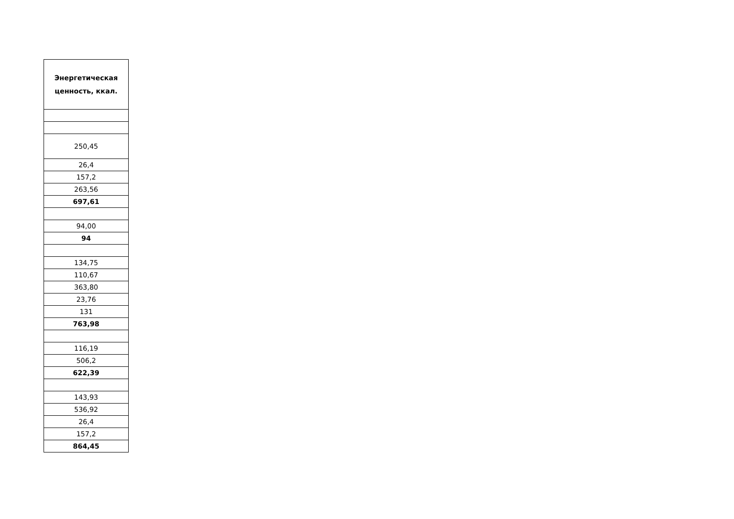| Энергетическая ценность, ккал. |
| --- |
| 250,45 |
| 26,4 |
| 157,2 |
| 263,56 |
| 697,61 |
| 94,00 |
| 94 |
| 134,75 |
| 110,67 |
| 363,80 |
| 23,76 |
| 131 |
| 763,98 |
| 116,19 |
| 506,2 |
| 622,39 |
| 143,93 |
| 536,92 |
| 26,4 |
| 157,2 |
| 864,45 |